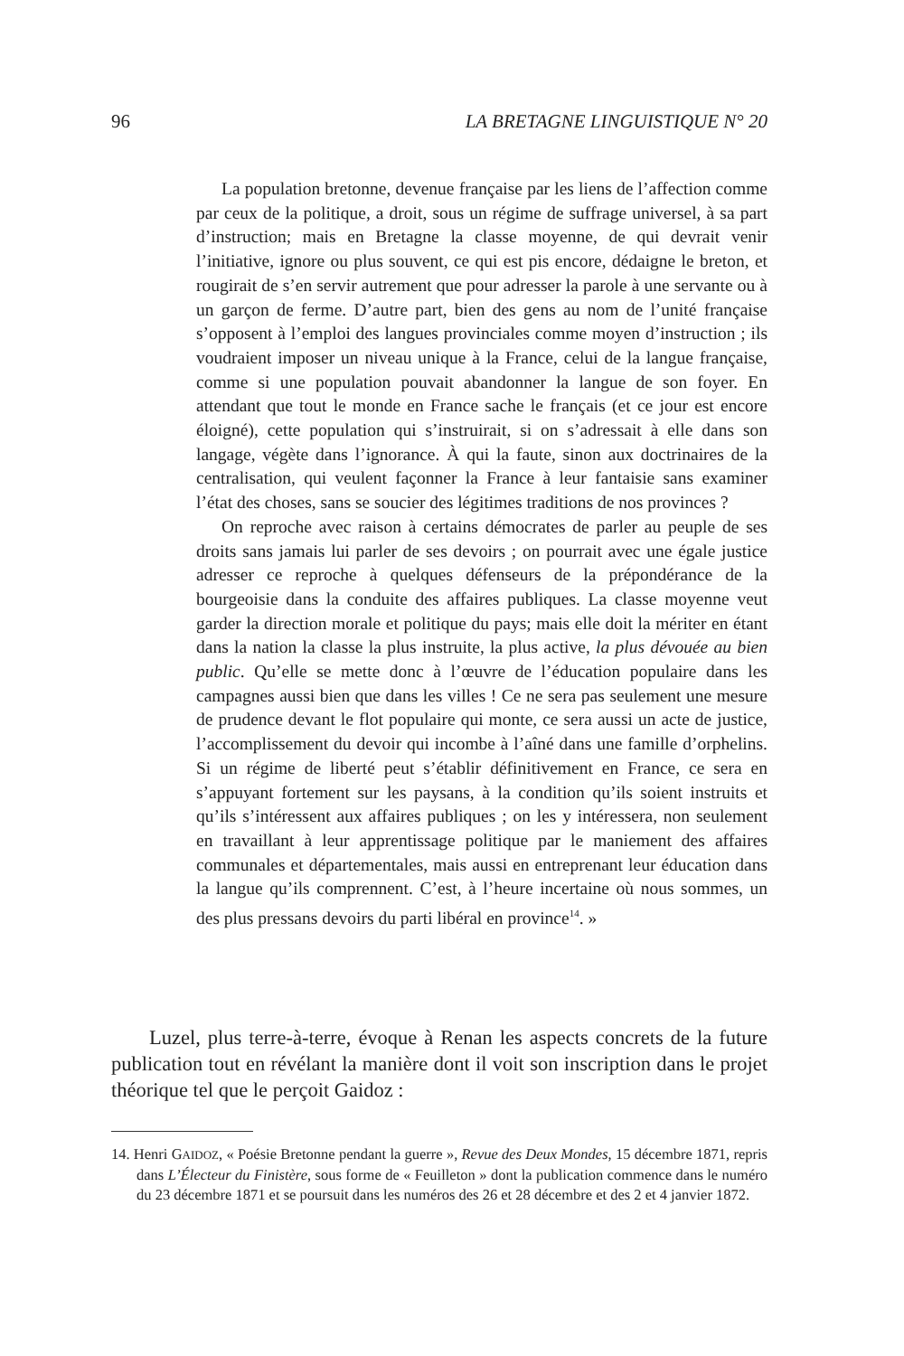96 LA BRETAGNE LINGUISTIQUE N° 20
La population bretonne, devenue française par les liens de l’affection comme par ceux de la politique, a droit, sous un régime de suffrage universel, à sa part d’instruction; mais en Bretagne la classe moyenne, de qui devrait venir l’initiative, ignore ou plus souvent, ce qui est pis encore, dédaigne le breton, et rougirait de s’en servir autrement que pour adresser la parole à une servante ou à un garçon de ferme. D’autre part, bien des gens au nom de l’unité française s’opposent à l’emploi des langues provinciales comme moyen d’instruction ; ils voudraient imposer un niveau unique à la France, celui de la langue française, comme si une population pouvait abandonner la langue de son foyer. En attendant que tout le monde en France sache le français (et ce jour est encore éloigné), cette population qui s’instruirait, si on s’adressait à elle dans son langage, végète dans l’ignorance. À qui la faute, sinon aux doctrinaires de la centralisation, qui veulent façonner la France à leur fantaisie sans examiner l’état des choses, sans se soucier des légitimes traditions de nos provinces ?
On reproche avec raison à certains démocrates de parler au peuple de ses droits sans jamais lui parler de ses devoirs ; on pourrait avec une égale justice adresser ce reproche à quelques défenseurs de la prépondérance de la bourgeoisie dans la conduite des affaires publiques. La classe moyenne veut garder la direction morale et politique du pays; mais elle doit la mériter en étant dans la nation la classe la plus instruite, la plus active, la plus dévouée au bien public. Qu’elle se mette donc à l’œuvre de l’éducation populaire dans les campagnes aussi bien que dans les villes ! Ce ne sera pas seulement une mesure de prudence devant le flot populaire qui monte, ce sera aussi un acte de justice, l’accomplissement du devoir qui incombe à l’aîné dans une famille d’orphelins. Si un régime de liberté peut s’établir définitivement en France, ce sera en s’appuyant fortement sur les paysans, à la condition qu’ils soient instruits et qu’ils s’intéressent aux affaires publiques ; on les y intéressera, non seulement en travaillant à leur apprentissage politique par le maniement des affaires communales et départementales, mais aussi en entreprenant leur éducation dans la langue qu’ils comprennent. C’est, à l’heure incertaine où nous sommes, un des plus pressans devoirs du parti libéral en province<sup>14</sup>. »
Luzel, plus terre-à-terre, évoque à Renan les aspects concrets de la future publication tout en révélant la manière dont il voit son inscription dans le projet théorique tel que le perçoit Gaidoz :
14. Henri GAIDOZ, « Poésie Bretonne pendant la guerre », Revue des Deux Mondes, 15 décembre 1871, repris dans L’Électeur du Finistère, sous forme de « Feuilleton » dont la publication commence dans le numéro du 23 décembre 1871 et se poursuit dans les numéros des 26 et 28 décembre et des 2 et 4 janvier 1872.